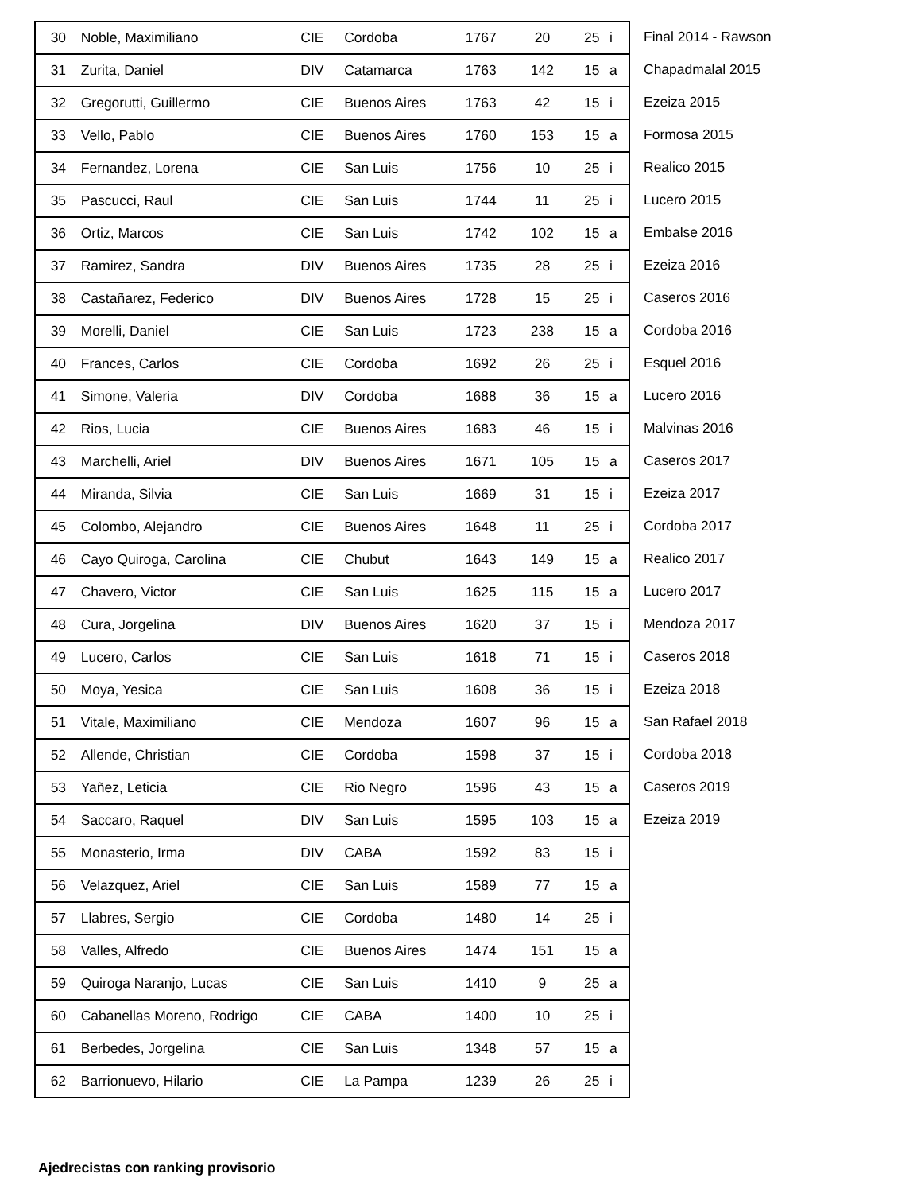| 30 | Noble, Maximiliano | CIE | Cordoba | 1767 | 20 | 25 | i |
| 31 | Zurita, Daniel | DIV | Catamarca | 1763 | 142 | 15 | a |
| 32 | Gregorutti, Guillermo | CIE | Buenos Aires | 1763 | 42 | 15 | i |
| 33 | Vello, Pablo | CIE | Buenos Aires | 1760 | 153 | 15 | a |
| 34 | Fernandez, Lorena | CIE | San Luis | 1756 | 10 | 25 | i |
| 35 | Pascucci, Raul | CIE | San Luis | 1744 | 11 | 25 | i |
| 36 | Ortiz, Marcos | CIE | San Luis | 1742 | 102 | 15 | a |
| 37 | Ramirez, Sandra | DIV | Buenos Aires | 1735 | 28 | 25 | i |
| 38 | Castañarez, Federico | DIV | Buenos Aires | 1728 | 15 | 25 | i |
| 39 | Morelli, Daniel | CIE | San Luis | 1723 | 238 | 15 | a |
| 40 | Frances, Carlos | CIE | Cordoba | 1692 | 26 | 25 | i |
| 41 | Simone, Valeria | DIV | Cordoba | 1688 | 36 | 15 | a |
| 42 | Rios, Lucia | CIE | Buenos Aires | 1683 | 46 | 15 | i |
| 43 | Marchelli, Ariel | DIV | Buenos Aires | 1671 | 105 | 15 | a |
| 44 | Miranda, Silvia | CIE | San Luis | 1669 | 31 | 15 | i |
| 45 | Colombo, Alejandro | CIE | Buenos Aires | 1648 | 11 | 25 | i |
| 46 | Cayo Quiroga, Carolina | CIE | Chubut | 1643 | 149 | 15 | a |
| 47 | Chavero, Victor | CIE | San Luis | 1625 | 115 | 15 | a |
| 48 | Cura, Jorgelina | DIV | Buenos Aires | 1620 | 37 | 15 | i |
| 49 | Lucero, Carlos | CIE | San Luis | 1618 | 71 | 15 | i |
| 50 | Moya, Yesica | CIE | San Luis | 1608 | 36 | 15 | i |
| 51 | Vitale, Maximiliano | CIE | Mendoza | 1607 | 96 | 15 | a |
| 52 | Allende, Christian | CIE | Cordoba | 1598 | 37 | 15 | i |
| 53 | Yañez, Leticia | CIE | Rio Negro | 1596 | 43 | 15 | a |
| 54 | Saccaro, Raquel | DIV | San Luis | 1595 | 103 | 15 | a |
| 55 | Monasterio, Irma | DIV | CABA | 1592 | 83 | 15 | i |
| 56 | Velazquez, Ariel | CIE | San Luis | 1589 | 77 | 15 | a |
| 57 | Llabres, Sergio | CIE | Cordoba | 1480 | 14 | 25 | i |
| 58 | Valles, Alfredo | CIE | Buenos Aires | 1474 | 151 | 15 | a |
| 59 | Quiroga Naranjo, Lucas | CIE | San Luis | 1410 | 9 | 25 | a |
| 60 | Cabanellas Moreno, Rodrigo | CIE | CABA | 1400 | 10 | 25 | i |
| 61 | Berbedes, Jorgelina | CIE | San Luis | 1348 | 57 | 15 | a |
| 62 | Barrionuevo, Hilario | CIE | La Pampa | 1239 | 26 | 25 | i |
Final 2014 - Rawson
Chapadmalal 2015
Ezeiza 2015
Formosa 2015
Realico 2015
Lucero 2015
Embalse 2016
Ezeiza 2016
Caseros 2016
Cordoba 2016
Esquel 2016
Lucero 2016
Malvinas 2016
Caseros 2017
Ezeiza 2017
Cordoba 2017
Realico 2017
Lucero 2017
Mendoza 2017
Caseros 2018
Ezeiza 2018
San Rafael 2018
Cordoba 2018
Caseros 2019
Ezeiza 2019
Ajedrecistas con ranking provisorio